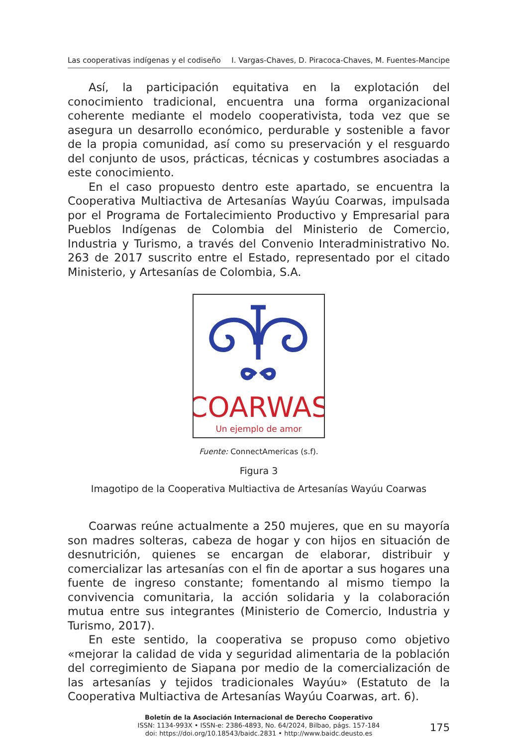Las cooperativas indígenas y el codiseño I. Vargas-Chaves, D. Piracoca-Chaves, M. Fuentes-Mancipe
Así, la participación equitativa en la explotación del conocimiento tradicional, encuentra una forma organizacional coherente mediante el modelo cooperativista, toda vez que se asegura un desarrollo económico, perdurable y sostenible a favor de la propia comunidad, así como su preservación y el resguardo del conjunto de usos, prácticas, técnicas y costumbres asociadas a este conocimiento.
En el caso propuesto dentro este apartado, se encuentra la Cooperativa Multiactiva de Artesanías Wayúu Coarwas, impulsada por el Programa de Fortalecimiento Productivo y Empresarial para Pueblos Indígenas de Colombia del Ministerio de Comercio, Industria y Turismo, a través del Convenio Interadministrativo No. 263 de 2017 suscrito entre el Estado, representado por el citado Ministerio, y Artesanías de Colombia, S.A.
COARWAS
Un ejemplo de amor
Fuente: ConnectAmericas (s.f).
Figura 3
Imagotipo de la Cooperativa Multiactiva de Artesanías Wayúu Coarwas
Coarwas reúne actualmente a 250 mujeres, que en su mayoría son madres solteras, cabeza de hogar y con hijos en situación de desnutrición, quienes se encargan de elaborar, distribuir y comercializar las artesanías con el fin de aportar a sus hogares una fuente de ingreso constante; fomentando al mismo tiempo la convivencia comunitaria, la acción solidaria y la colaboración mutua entre sus integrantes (Ministerio de Comercio, Industria y Turismo, 2017).
En este sentido, la cooperativa se propuso como objetivo «mejorar la calidad de vida y seguridad alimentaria de la población del corregimiento de Siapana por medio de la comercialización de las artesanías y tejidos tradicionales Wayúu» (Estatuto de la Cooperativa Multiactiva de Artesanías Wayúu Coarwas, art. 6).
Boletín de la Asociación Internacional de Derecho Cooperativo
ISSN: 1134-993X • ISSN-e: 2386-4893, No. 64/2024, Bilbao, págs. 157-184
doi: https://doi.org/10.18543/baidc.2831 • http://www.baidc.deusto.es
175